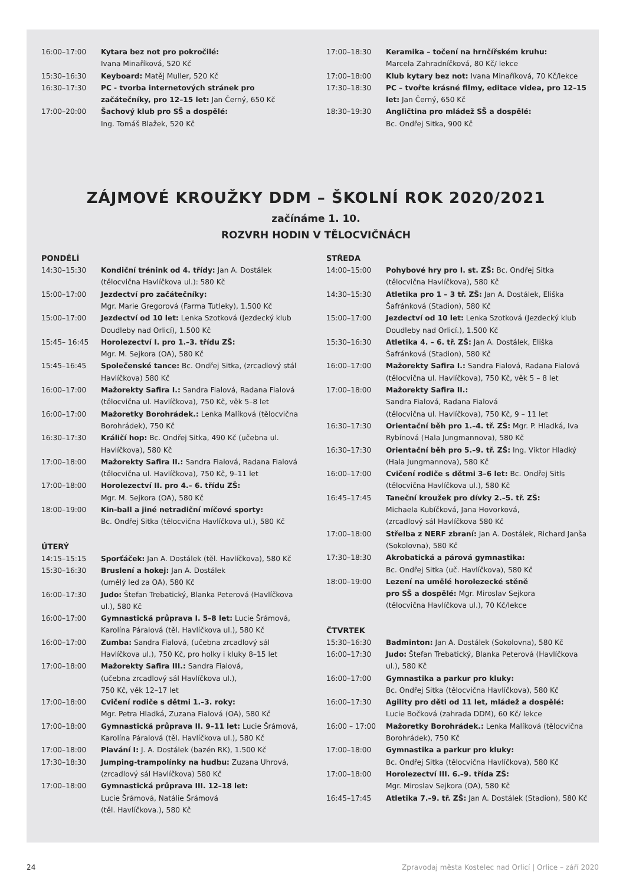| 16:00–17:00 | Kytara bez not pro pokročilé: Ivana Minaříková, 520 Kč |
| 15:30–16:30 | Keyboard: Matěj Muller, 520 Kč |
| 16:30–17:30 | PC - tvorba internetových stránek pro začátečníky, pro 12–15 let: Jan Černý, 650 Kč |
| 17:00–20:00 | Šachový klub pro SŠ a dospělé: Ing. Tomáš Blažek, 520 Kč |
| 17:00–18:30 | Keramika – točení na hrnčířském kruhu: Marcela Zahradníčková, 80 Kč/ lekce |
| 17:00–18:00 | Klub kytary bez not: Ivana Minaříková, 70 Kč/lekce |
| 17:30–18:30 | PC – tvořte krásné filmy, editace videa, pro 12–15 let: Jan Černý, 650 Kč |
| 18:30–19:30 | Angličtina pro mládež SŠ a dospělé: Bc. Ondřej Sitka, 900 Kč |
ZÁJMOVÉ KROUŽKY DDM – ŠKOLNÍ ROK 2020/2021
začínáme 1. 10.
ROZVRH HODIN V TĚLOCVIČNÁCH
PONDĚLÍ
| 14:30–15:30 | Kondiční trénink od 4. třídy: Jan A. Dostálek (tělocvična Havlíčkova ul.): 580 Kč |
| 15:00–17:00 | Jezdectví pro začátečníky: Mgr. Marie Gregorová (Farma Tutleky), 1.500 Kč |
| 15:00–17:00 | Jezdectví od 10 let: Lenka Szotková (Jezdecký klub Doudleby nad Orlicí), 1.500 Kč |
| 15:45– 16:45 | Horolezectví I. pro 1.–3. třídu ZŠ: Mgr. M. Sejkora (OA), 580 Kč |
| 15:45–16:45 | Společenské tance: Bc. Ondřej Sitka, (zrcadlový stál Havlíčkova) 580 Kč |
| 16:00–17:00 | Mažorekty Safira I.: Sandra Fialová, Radana Fialová (tělocvična ul. Havlíčkova), 750 Kč, věk 5–8 let |
| 16:00–17:00 | Mažoretky Borohrádek.: Lenka Malíková (tělocvična Borohrádek), 750 Kč |
| 16:30–17:30 | Králičí hop: Bc. Ondřej Sitka, 490 Kč (učebna ul. Havlíčkova), 580 Kč |
| 17:00–18:00 | Mažorekty Safira II.: Sandra Fialová, Radana Fialová (tělocvična ul. Havlíčkova), 750 Kč, 9–11 let |
| 17:00–18:00 | Horolezectví II. pro 4.– 6. třídu ZŠ: Mgr. M. Sejkora (OA), 580 Kč |
| 18:00–19:00 | Kin-ball a jiné netradiční míčové sporty: Bc. Ondřej Sitka (tělocvična Havlíčkova ul.), 580 Kč |
ÚTERÝ
| 14:15–15:15 | Sporťáček: Jan A. Dostálek (těl. Havlíčkova), 580 Kč |
| 15:30–16:30 | Bruslení a hokej: Jan A. Dostálek (umělý led za OA), 580 Kč |
| 16:00–17:30 | Judo: Štefan Trebatický, Blanka Peterová (Havlíčkova ul.), 580 Kč |
| 16:00–17:00 | Gymnastická průprava I. 5–8 let: Lucie Šrámová, Karolína Páralová (těl. Havlíčkova ul.), 580 Kč |
| 16:00–17:00 | Zumba: Sandra Fialová, (učebna zrcadlový sál Havlíčkova ul.), 750 Kč, pro holky i kluky 8–15 let |
| 17:00–18:00 | Mažorekty Safira III.: Sandra Fialová, (učebna zrcadlový sál Havlíčkova ul.), 750 Kč, věk 12–17 let |
| 17:00–18:00 | Cvičení rodiče s dětmi 1.–3. roky: Mgr. Petra Hladká, Zuzana Fialová (OA), 580 Kč |
| 17:00–18:00 | Gymnastická průprava II. 9–11 let: Lucie Šrámová, Karolína Páralová (těl. Havlíčkova ul.), 580 Kč |
| 17:00–18:00 | Plavání I: J. A. Dostálek (bazén RK), 1.500 Kč |
| 17:30–18:30 | Jumping-trampolínky na hudbu: Zuzana Uhrová, (zrcadlový sál Havlíčkova) 580 Kč |
| 17:00–18:00 | Gymnastická průprava III. 12–18 let: Lucie Šrámová, Natálie Šrámová (těl. Havlíčkova.), 580 Kč |
STŘEDA
| 14:00–15:00 | Pohybové hry pro I. st. ZŠ: Bc. Ondřej Sitka (tělocvična Havlíčkova), 580 Kč |
| 14:30–15:30 | Atletika pro 1 – 3 tř. ZŠ: Jan A. Dostálek, Eliška Šafránková (Stadion), 580 Kč |
| 15:00–17:00 | Jezdectví od 10 let: Lenka Szotková (Jezdecký klub Doudleby nad Orlicí.), 1.500 Kč |
| 15:30–16:30 | Atletika 4. – 6. tř. ZŠ: Jan A. Dostálek, Eliška Šafránková (Stadion), 580 Kč |
| 16:00–17:00 | Mažorekty Safira I.: Sandra Fialová, Radana Fialová (tělocvična ul. Havlíčkova), 750 Kč, věk 5 – 8 let |
| 17:00–18:00 | Mažorekty Safira II.: Sandra Fialová, Radana Fialová (tělocvična ul. Havlíčkova), 750 Kč, 9 – 11 let |
| 16:30–17:30 | Orientační běh pro 1.–4. tř. ZŠ: Mgr. P. Hladká, Iva Rybínová (Hala Jungmannova), 580 Kč |
| 16:30–17:30 | Orientační běh pro 5.–9. tř. ZŠ: Ing. Viktor Hladký (Hala Jungmannova), 580 Kč |
| 16:00–17:00 | Cvičení rodiče s dětmi 3–6 let: Bc. Ondřej Sitls (tělocvična Havlíčkova ul.), 580 Kč |
| 16:45–17:45 | Taneční kroužek pro dívky 2.–5. tř. ZŠ: Michaela Kubíčková, Jana Hovorková, (zrcadlový sál Havlíčkova 580 Kč |
| 17:00–18:00 | Střelba z NERF zbraní: Jan A. Dostálek, Richard Janša (Sokolovna), 580 Kč |
| 17:30–18:30 | Akrobatická a párová gymnastika: Bc. Ondřej Sitka (uč. Havlíčkova), 580 Kč |
| 18:00–19:00 | Lezení na umělé horolezecké stěně pro SŠ a dospělé: Mgr. Miroslav Sejkora (tělocvična Havlíčkova ul.), 70 Kč/lekce |
ČTVRTEK
| 15:30–16:30 | Badminton: Jan A. Dostálek (Sokolovna), 580 Kč |
| 16:00–17:30 | Judo: Štefan Trebatický, Blanka Peterová (Havlíčkova ul.), 580 Kč |
| 16:00–17:00 | Gymnastika a parkur pro kluky: Bc. Ondřej Sitka (tělocvična Havlíčkova), 580 Kč |
| 16:00–17:30 | Agility pro děti od 11 let, mládež a dospělé: Lucie Bočková (zahrada DDM), 60 Kč/ lekce |
| 16:00 – 17:00 | Mažoretky Borohrádek.: Lenka Malíková (tělocvična Borohrádek), 750 Kč |
| 17:00–18:00 | Gymnastika a parkur pro kluky: Bc. Ondřej Sitka (tělocvična Havlíčkova), 580 Kč |
| 17:00–18:00 | Horolezectví III. 6.–9. třída ZŠ: Mgr. Miroslav Sejkora (OA), 580 Kč |
| 16:45–17:45 | Atletika 7.–9. tř. ZŠ: Jan A. Dostálek (Stadion), 580 Kč |
24 Zpravodaj města Kostelec nad Orlicí | Orlice – září 2020